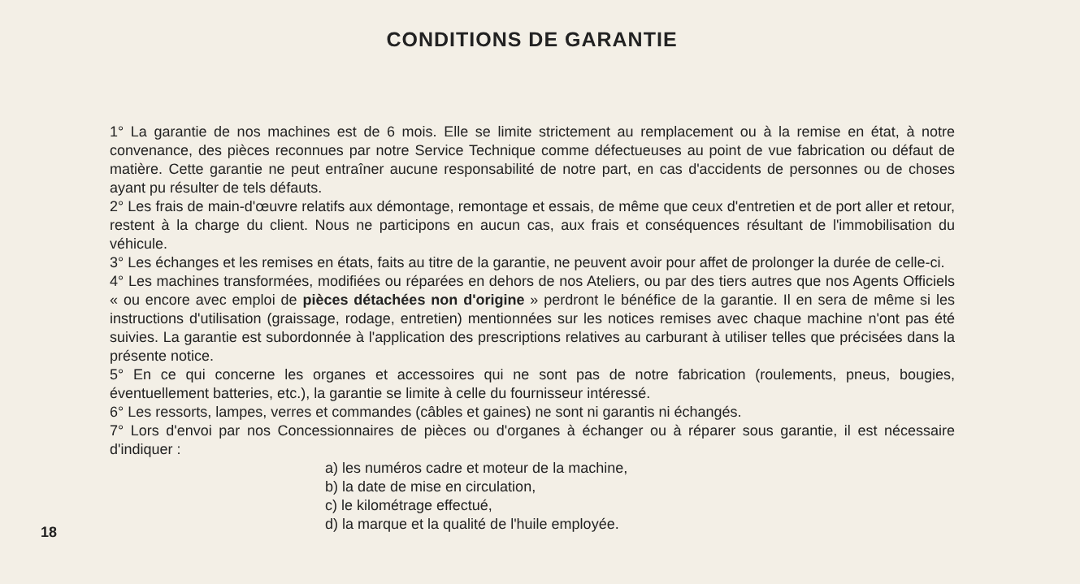CONDITIONS DE GARANTIE
1° La garantie de nos machines est de 6 mois. Elle se limite strictement au remplacement ou à la remise en état, à notre convenance, des pièces reconnues par notre Service Technique comme défectueuses au point de vue fabrication ou défaut de matière. Cette garantie ne peut entraîner aucune responsabilité de notre part, en cas d'accidents de personnes ou de choses ayant pu résulter de tels défauts.
2° Les frais de main-d'œuvre relatifs aux démontage, remontage et essais, de même que ceux d'entretien et de port aller et retour, restent à la charge du client. Nous ne participons en aucun cas, aux frais et conséquences résultant de l'immobilisation du véhicule.
3° Les échanges et les remises en états, faits au titre de la garantie, ne peuvent avoir pour affet de prolonger la durée de celle-ci.
4° Les machines transformées, modifiées ou réparées en dehors de nos Ateliers, ou par des tiers autres que nos Agents Officiels « ou encore avec emploi de pièces détachées non d'origine » perdront le bénéfice de la garantie. Il en sera de même si les instructions d'utilisation (graissage, rodage, entretien) mentionnées sur les notices remises avec chaque machine n'ont pas été suivies. La garantie est subordonnée à l'application des prescriptions relatives au carburant à utiliser telles que précisées dans la présente notice.
5° En ce qui concerne les organes et accessoires qui ne sont pas de notre fabrication (roulements, pneus, bougies, éventuellement batteries, etc.), la garantie se limite à celle du fournisseur intéressé.
6° Les ressorts, lampes, verres et commandes (câbles et gaines) ne sont ni garantis ni échangés.
7° Lors d'envoi par nos Concessionnaires de pièces ou d'organes à échanger ou à réparer sous garantie, il est nécessaire d'indiquer :
a) les numéros cadre et moteur de la machine,
b) la date de mise en circulation,
c) le kilométrage effectué,
d) la marque et la qualité de l'huile employée.
18